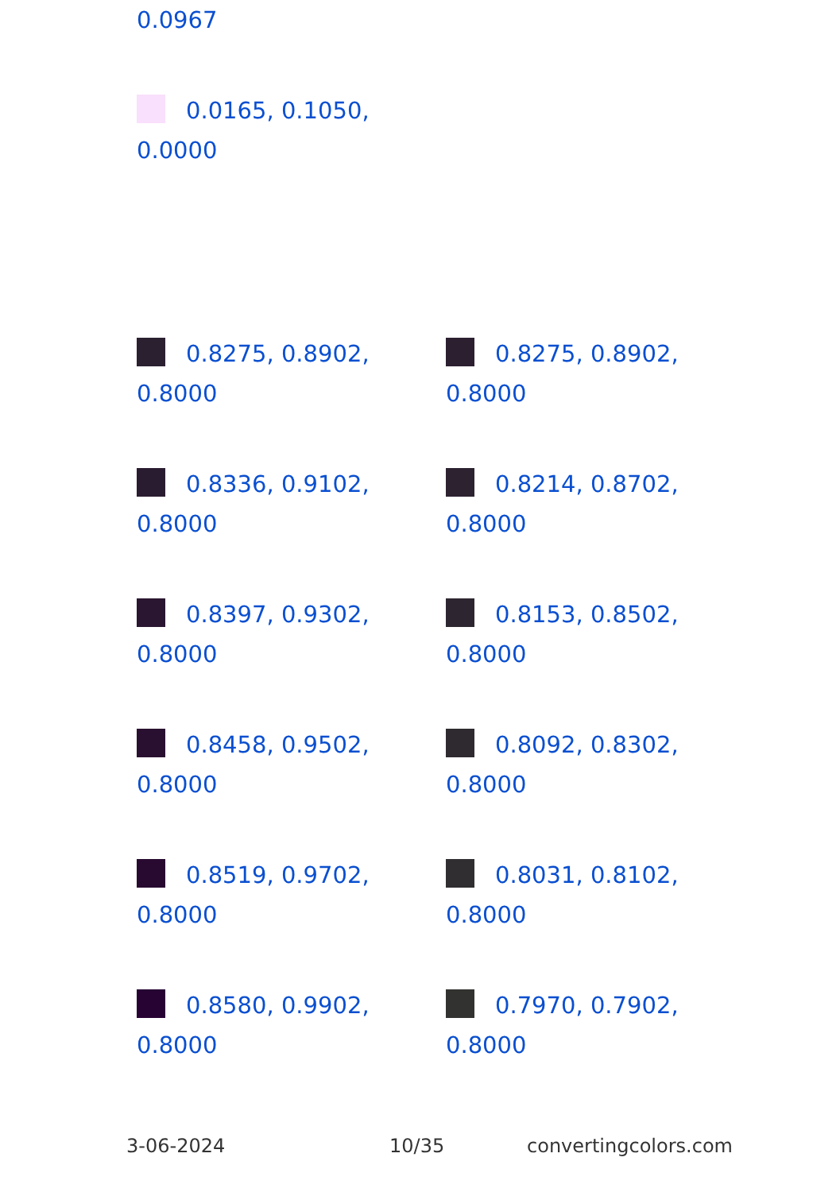0.0967
0.0165, 0.1050, 0.0000
0.8275, 0.8902, 0.8000
0.8275, 0.8902, 0.8000
0.8336, 0.9102, 0.8000
0.8214, 0.8702, 0.8000
0.8397, 0.9302, 0.8000
0.8153, 0.8502, 0.8000
0.8458, 0.9502, 0.8000
0.8092, 0.8302, 0.8000
0.8519, 0.9702, 0.8000
0.8031, 0.8102, 0.8000
0.8580, 0.9902, 0.8000
0.7970, 0.7902, 0.8000
3-06-2024 10/35 convertingcolors.com